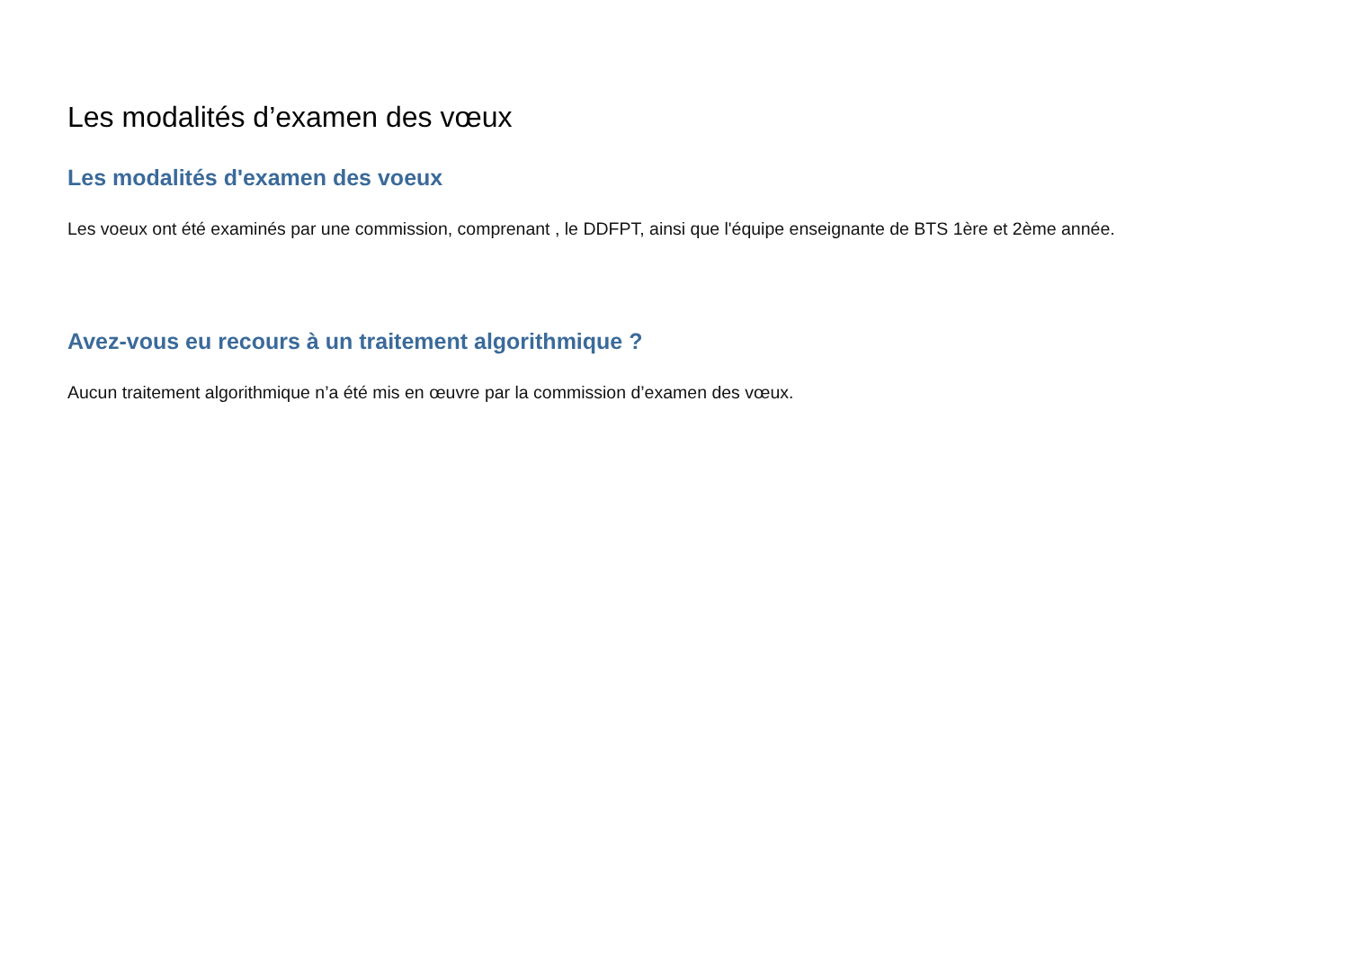Les modalités d’examen des vœux
Les modalités d'examen des voeux
Les voeux ont été examinés par une commission, comprenant , le DDFPT, ainsi que l'équipe enseignante de BTS 1ère et 2ème année.
Avez-vous eu recours à un traitement algorithmique ?
Aucun traitement algorithmique n’a été mis en œuvre par la commission d’examen des vœux.